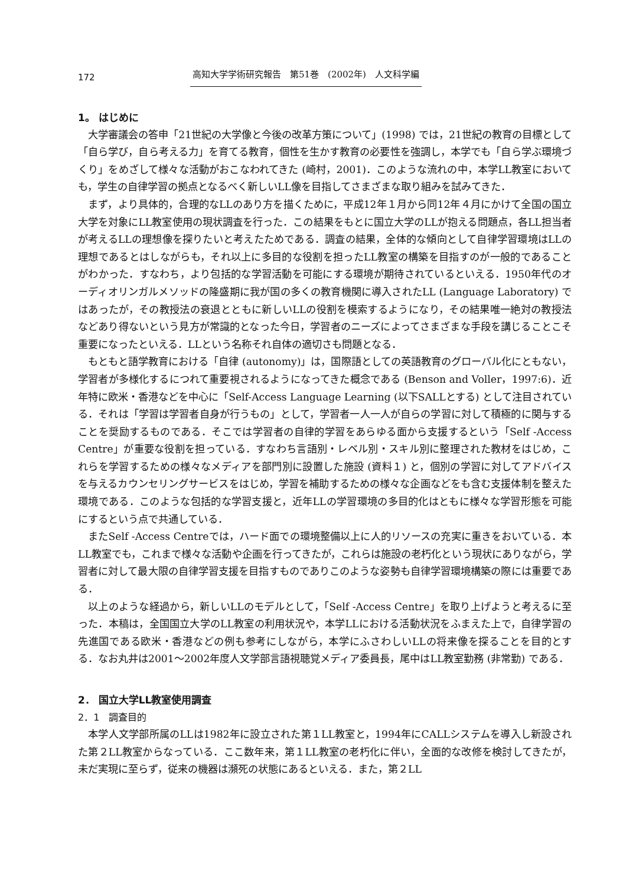172 高知大学学術研究報告　第51巻　(2002年)　人文科学編
1。 はじめに
大学審議会の答申「21世紀の大学像と今後の改革方策について」(1998) では，21世紀の教育の目標として「自ら学び，自ら考える力」を育てる教育，個性を生かす教育の必要性を強調し，本学でも「自ら学ぶ環境づくり」をめざして様々な活動がおこなわれてきた (崎村，2001)．このような流れの中，本学LL教室においても，学生の自律学習の拠点となるべく新しいLL像を目指してさまざまな取り組みを試みてきた．
まず，より具体的，合理的なLLのあり方を描くために，平成12年１月から同12年４月にかけて全国の国立大学を対象にLL教室使用の現状調査を行った．この結果をもとに国立大学のLLが抱える問題点，各LL担当者が考えるLLの理想像を探りたいと考えたためである．調査の結果，全体的な傾向として自律学習環境はLLの理想であるとはしながらも，それ以上に多目的な役割を担ったLL教室の構築を目指すのが一般的であることがわかった．すなわち，より包括的な学習活動を可能にする環境が期待されているといえる．1950年代のオーディオリンガルメソッドの隆盛期に我が国の多くの教育機関に導入されたLL (Language Laboratory) ではあったが，その教授法の衰退とともに新しいLLの役割を模索するようになり，その結果唯一絶対の教授法などあり得ないという見方が常識的となった今日，学習者のニーズによってさまざまな手段を講じることこそ重要になったといえる．LLという名称それ自体の適切さも問題となる．
もともと語学教育における「自律 (autonomy)」は，国際語としての英語教育のグローバル化にともない，学習者が多様化するにつれて重要視されるようになってきた概念である (Benson and Voller，1997:6)．近年特に欧米・香港などを中心に「Self-Access Language Learning (以下SALLとする) として注目されている．それは「学習は学習者自身が行うもの」として，学習者一人一人が自らの学習に対して積極的に関与することを奨励するものである．そこでは学習者の自律的学習をあらゆる面から支援するという「Self -Access Centre」が重要な役割を担っている．すなわち言語別・レベル別・スキル別に整理された教材をはじめ，これらを学習するための様々なメディアを部門別に設置した施設 (資料１) と，個別の学習に対してアドバイスを与えるカウンセリングサービスをはじめ，学習を補助するための様々な企画などをも含む支援体制を整えた環境である．このような包括的な学習支援と，近年LLの学習環境の多目的化はともに様々な学習形態を可能にするという点で共通している．
またSelf -Access Centreでは，ハード面での環境整備以上に人的リソースの充実に重きをおいている．本LL教室でも，これまで様々な活動や企画を行ってきたが，これらは施設の老朽化という現状にありながら，学習者に対して最大限の自律学習支援を目指すものでありこのような姿勢も自律学習環境構築の際には重要である．
以上のような経過から，新しいLLのモデルとして，「Self -Access Centre」を取り上げようと考えるに至った．本稿は，全国国立大学のLL教室の利用状況や，本学LLにおける活動状況をふまえた上で，自律学習の先進国である欧米・香港などの例も参考にしながら，本学にふさわしいLLの将来像を探ることを目的とする．なお丸井は2001～2002年度人文学部言語視聴覚メディア委員長，尾中はLL教室勤務 (非常勤) である．
2． 国立大学LL教室使用調査
2．1　調査目的
本学人文学部所属のLLは1982年に設立された第１LL教室と，1994年にCALLシステムを導入し新設された第２LL教室からなっている．ここ数年来，第１LL教室の老朽化に伴い，全面的な改修を検討してきたが，未だ実現に至らず，従来の機器は瀕死の状態にあるといえる．また，第２LL